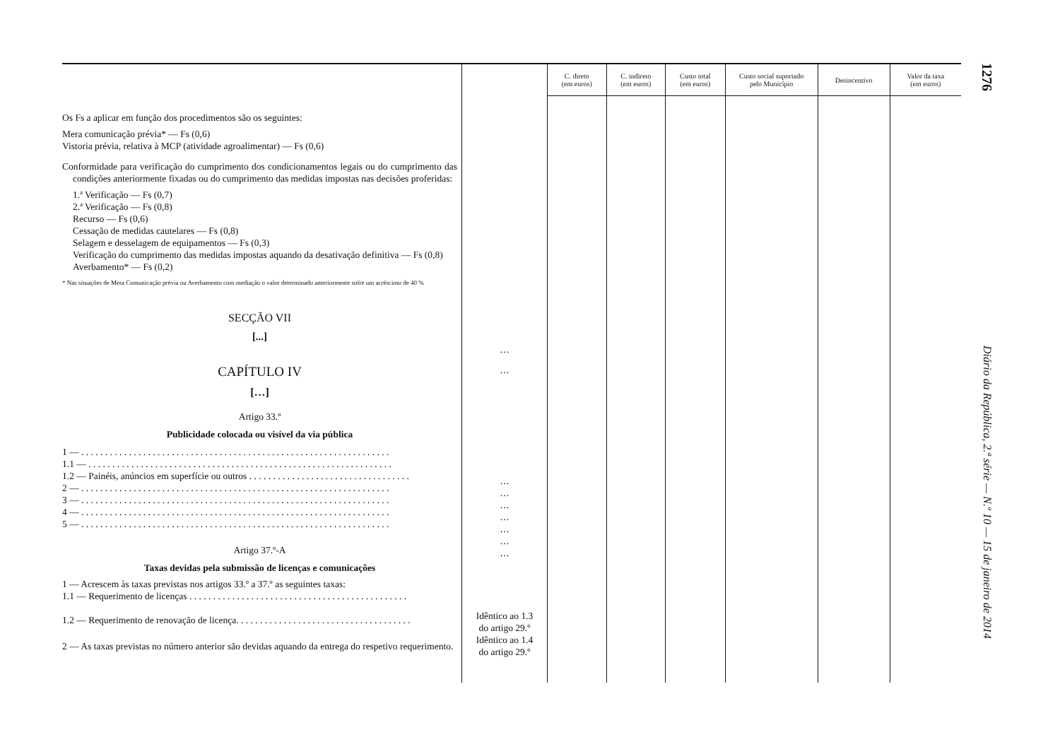| | | C. direto (em euros) | C. indireto (em euros) | Custo total (em euros) | Custo social suportado pelo Município | Desincentivo | Valor da taxa (em euros) |
| --- | --- | --- | --- | --- | --- | --- | --- |
| Os Fs a aplicar em função dos procedimentos são os seguintes: Mera comunicação prévia* — Fs (0,6) Vistoria prévia, relativa à MCP (atividade agroalimentar) — Fs (0,6) Conformidade para verificação do cumprimento dos condicionamentos legais ou do cumprimento das condições anteriormente fixadas ou do cumprimento das medidas impostas nas decisões proferidas: 1.ª Verificação — Fs (0,7) 2.ª Verificação — Fs (0,8) Recurso — Fs (0,6) Cessação de medidas cautelares — Fs (0,8) Selagem e desselagem de equipamentos — Fs (0,3) Verificação do cumprimento das medidas impostas aquando da desativação definitiva — Fs (0,8) Averbamento* — Fs (0,2) * Nas situações de Mera Comunicação prévia ou Averbamento com mediação o valor determinado anteriormente sofre um acréscimo de 40 % SECÇÃO VII [...] CAPÍTULO IV […] Artigo 33.º Publicidade colocada ou visível da via pública 1 — . . . . . . . . . . . . . . . . . . . . . . . . . . . . . . . . . . . . . . . . . . . . . . . . . . . . . . . . . . . . . . . . . 1.1 — . . . . . . . . . . . . . . . . . . . . . . . . . . . . . . . . . . . . . . . . . . . . . . . . . . . . . . . . . . . . . . . . 1.2 — Painéis, anúncios em superfície ou outros . . . . . . . . . . . . . . . . . . . . . . . . . . . . . . . . . . 2 — . . . . . . . . . . . . . . . . . . . . . . . . . . . . . . . . . . . . . . . . . . . . . . . . . . . . . . . . . . . . . . . . . 3 — . . . . . . . . . . . . . . . . . . . . . . . . . . . . . . . . . . . . . . . . . . . . . . . . . . . . . . . . . . . . . . . . . 4 — . . . . . . . . . . . . . . . . . . . . . . . . . . . . . . . . . . . . . . . . . . . . . . . . . . . . . . . . . . . . . . . . . 5 — . . . . . . . . . . . . . . . . . . . . . . . . . . . . . . . . . . . . . . . . . . . . . . . . . . . . . . . . . . . . . . . . . Artigo 37.º-A Taxas devidas pela submissão de licenças e comunicações 1 — Acrescem às taxas previstas nos artigos 33.º a 37.º as seguintes taxas: 1.1 — Requerimento de licenças . . . . . . . . . . . . . . . . . . . . . . . . . . . . . . . . . . . . . . . . . . . . . . 1.2 — Requerimento de renovação de licença. . . . . . . . . . . . . . . . . . . . . . . . . . . . . . . . . . . . . 2 — As taxas previstas no número anterior são devidas aquando da entrega do respetivo requerimento. | … … … … … … … … … Idêntico ao 1.3 do artigo 29.º Idêntico ao 1.4 do artigo 29.º | | | | | | |
1276 Diário da República, 2.ª série — N.º 10 — 15 de janeiro de 2014